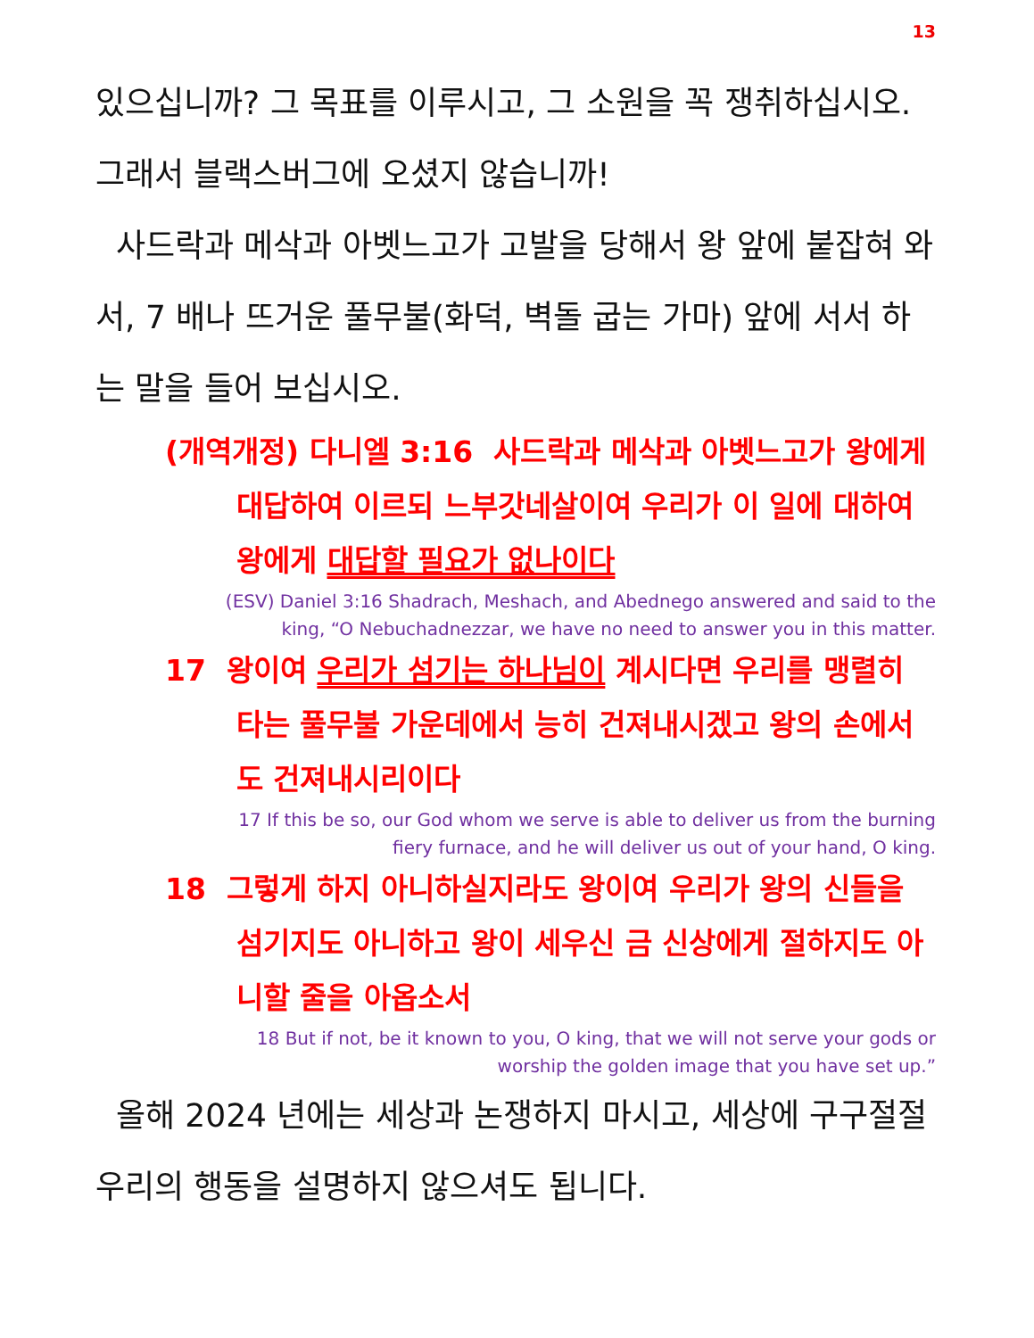13
있으십니까? 그 목표를 이루시고, 그 소원을 꼭 쟁취하십시오. 그래서 블랙스버그에 오셨지 않습니까!
사드락과 메삭과 아벳느고가 고발을 당해서 왕 앞에 붙잡혀 와서, 7 배나 뜨거운 풀무불(화덕, 벽돌 굽는 가마) 앞에 서서 하는 말을 들어 보십시오.
(개역개정) 다니엘 3:16 사드락과 메삭과 아벳느고가 왕에게 대답하여 이르되 느부갓네살이여 우리가 이 일에 대하여 왕에게 대답할 필요가 없나이다
(ESV) Daniel 3:16 Shadrach, Meshach, and Abednego answered and said to the king, “O Nebuchadnezzar, we have no need to answer you in this matter.
17 왕이여 우리가 섬기는 하나님이 계시다면 우리를 맹렬히 타는 풀무불 가운데에서 능히 건져내시겠고 왕의 손에서도 건져내시리이다
17 If this be so, our God whom we serve is able to deliver us from the burning fiery furnace, and he will deliver us out of your hand, O king.
18 그렇게 하지 아니하실지라도 왕이여 우리가 왕의 신들을 섬기지도 아니하고 왕이 세우신 금 신상에게 절하지도 아니할 줄을 아옵소서
18 But if not, be it known to you, O king, that we will not serve your gods or worship the golden image that you have set up.”
올해 2024 년에는 세상과 논쟁하지 마시고, 세상에 구구절절 우리의 행동을 설명하지 않으셔도 됩니다.